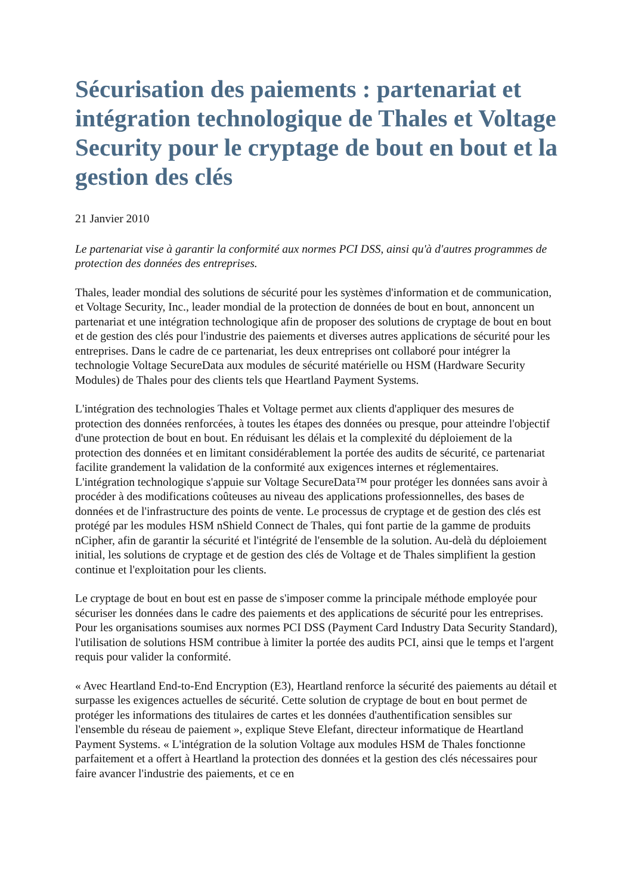Sécurisation des paiements : partenariat et intégration technologique de Thales et Voltage Security pour le cryptage de bout en bout et la gestion des clés
21 Janvier 2010
Le partenariat vise à garantir la conformité aux normes PCI DSS, ainsi qu'à d'autres programmes de protection des données des entreprises.
Thales, leader mondial des solutions de sécurité pour les systèmes d'information et de communication, et Voltage Security, Inc., leader mondial de la protection de données de bout en bout, annoncent un partenariat et une intégration technologique afin de proposer des solutions de cryptage de bout en bout et de gestion des clés pour l'industrie des paiements et diverses autres applications de sécurité pour les entreprises. Dans le cadre de ce partenariat, les deux entreprises ont collaboré pour intégrer la technologie Voltage SecureData aux modules de sécurité matérielle ou HSM (Hardware Security Modules) de Thales pour des clients tels que Heartland Payment Systems.
L'intégration des technologies Thales et Voltage permet aux clients d'appliquer des mesures de protection des données renforcées, à toutes les étapes des données ou presque, pour atteindre l'objectif d'une protection de bout en bout. En réduisant les délais et la complexité du déploiement de la protection des données et en limitant considérablement la portée des audits de sécurité, ce partenariat facilite grandement la validation de la conformité aux exigences internes et réglementaires. L'intégration technologique s'appuie sur Voltage SecureData™ pour protéger les données sans avoir à procéder à des modifications coûteuses au niveau des applications professionnelles, des bases de données et de l'infrastructure des points de vente. Le processus de cryptage et de gestion des clés est protégé par les modules HSM nShield Connect de Thales, qui font partie de la gamme de produits nCipher, afin de garantir la sécurité et l'intégrité de l'ensemble de la solution. Au-delà du déploiement initial, les solutions de cryptage et de gestion des clés de Voltage et de Thales simplifient la gestion continue et l'exploitation pour les clients.
Le cryptage de bout en bout est en passe de s'imposer comme la principale méthode employée pour sécuriser les données dans le cadre des paiements et des applications de sécurité pour les entreprises. Pour les organisations soumises aux normes PCI DSS (Payment Card Industry Data Security Standard), l'utilisation de solutions HSM contribue à limiter la portée des audits PCI, ainsi que le temps et l'argent requis pour valider la conformité.
« Avec Heartland End-to-End Encryption (E3), Heartland renforce la sécurité des paiements au détail et surpasse les exigences actuelles de sécurité. Cette solution de cryptage de bout en bout permet de protéger les informations des titulaires de cartes et les données d'authentification sensibles sur l'ensemble du réseau de paiement », explique Steve Elefant, directeur informatique de Heartland Payment Systems. « L'intégration de la solution Voltage aux modules HSM de Thales fonctionne parfaitement et a offert à Heartland la protection des données et la gestion des clés nécessaires pour faire avancer l'industrie des paiements, et ce en